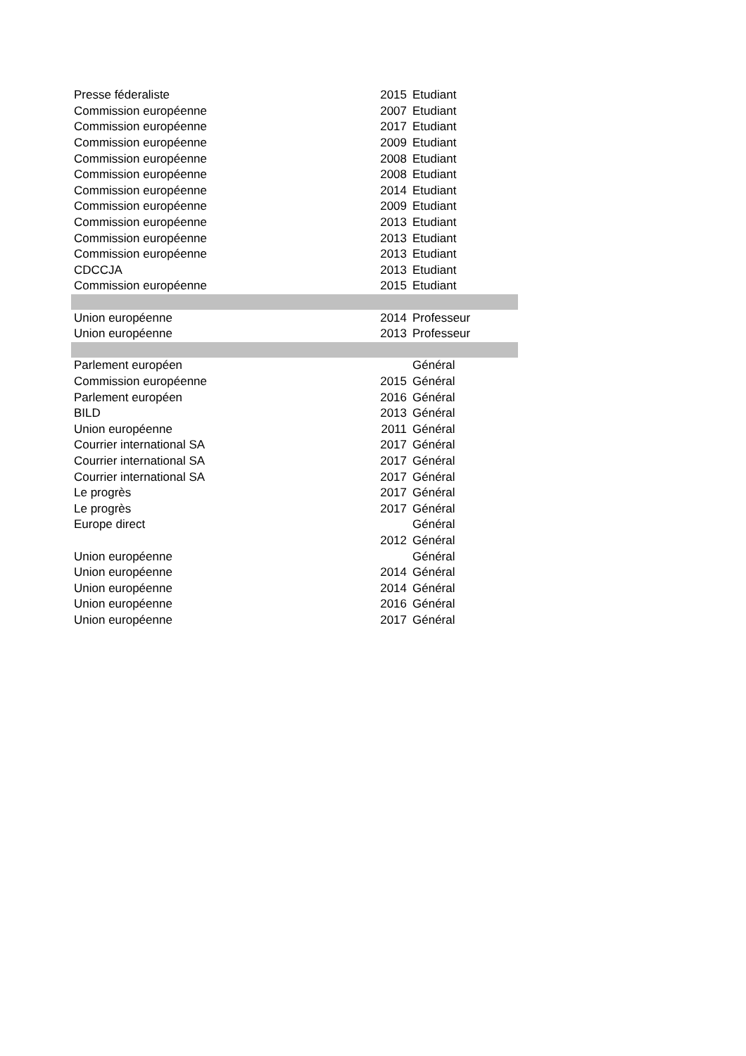| Presse féderaliste | 2015 | Etudiant |
| Commission européenne | 2007 | Etudiant |
| Commission européenne | 2017 | Etudiant |
| Commission européenne | 2009 | Etudiant |
| Commission européenne | 2008 | Etudiant |
| Commission européenne | 2008 | Etudiant |
| Commission européenne | 2014 | Etudiant |
| Commission européenne | 2009 | Etudiant |
| Commission européenne | 2013 | Etudiant |
| Commission européenne | 2013 | Etudiant |
| Commission européenne | 2013 | Etudiant |
| CDCCJA | 2013 | Etudiant |
| Commission européenne | 2015 | Etudiant |
| Union européenne | 2014 | Professeur |
| Union européenne | 2013 | Professeur |
| Parlement européen | | Général |
| Commission européenne | 2015 | Général |
| Parlement européen | 2016 | Général |
| BILD | 2013 | Général |
| Union européenne | 2011 | Général |
| Courrier international SA | 2017 | Général |
| Courrier international SA | 2017 | Général |
| Courrier international SA | 2017 | Général |
| Le progrès | 2017 | Général |
| Le progrès | 2017 | Général |
| Europe direct | | Général |
| | 2012 | Général |
| Union européenne | | Général |
| Union européenne | 2014 | Général |
| Union européenne | 2014 | Général |
| Union européenne | 2016 | Général |
| Union européenne | 2017 | Général |